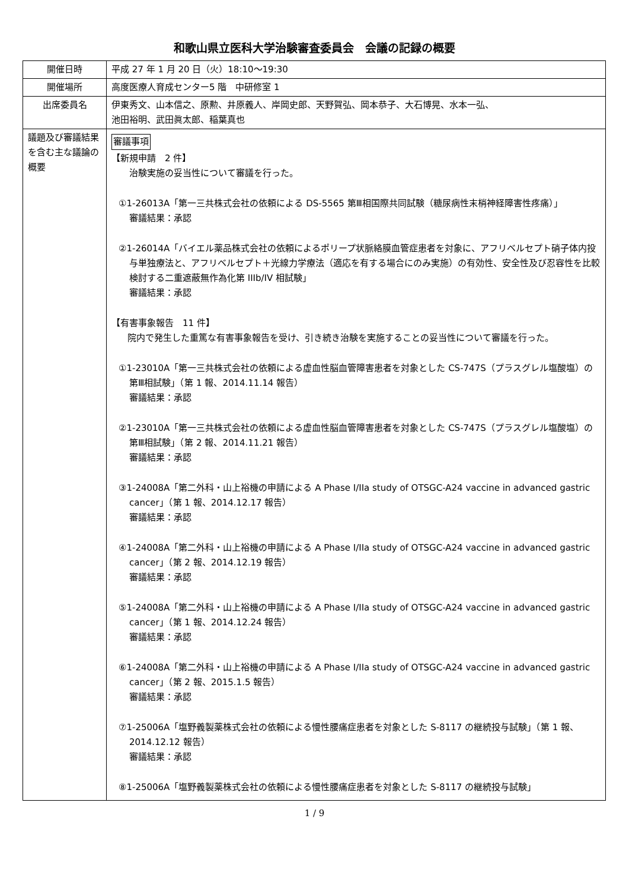和歌山県立医科大学治験審査委員会　会議の記録の概要
| 開催日時 | 平成 27 年 1 月 20 日（火）18:10～19:30 |
| 開催場所 | 高度医療人育成センター5 階 中研修室 1 |
| 出席委員名 | 伊東秀文、山本信之、原勲、井原義人、岸岡史郎、天野賀弘、岡本恭子、大石博晃、水本一弘、 池田裕明、武田眞太郎、稲葉真也 |
| 議題及び審議結果を含む主な議論の概要 | 審議事項 【新規申請 2 件】 治験実施の妥当性について審議を行った。 ①1-26013A「第一三共株式会社の依頼による DS-5565 第Ⅲ相国際共同試験（糖尿病性末梢神経障害性疼痛）」 審議結果：承認 ②1-26014A「バイエル薬品株式会社の依頼によるポリープ状脈絡膜血管症患者を対象に、アフリベルセプト硝子体内投与単独療法と、アフリベルセプト＋光線力学療法（適応を有する場合にのみ実施）の有効性、安全性及び忍容性を比較検討する二重遮蔽無作為化第 IIIb/IV 相試験」 審議結果：承認 【有害事象報告 11 件】 院内で発生した重篤な有害事象報告を受け、引き続き治験を実施することの妥当性について審議を行った。 ①1-23010A「第一三共株式会社の依頼による虚血性脳血管障害患者を対象とした CS-747S（プラスグレル塩酸塩）の第Ⅲ相試験」（第 1 報、2014.11.14 報告） 審議結果：承認 ②1-23010A「第一三共株式会社の依頼による虚血性脳血管障害患者を対象とした CS-747S（プラスグレル塩酸塩）の第Ⅲ相試験」（第 2 報、2014.11.21 報告） 審議結果：承認 ③1-24008A「第二外科・山上裕機の申請による A Phase I/IIa study of OTSGC-A24 vaccine in advanced gastric cancer」（第 1 報、2014.12.17 報告） 審議結果：承認 ④1-24008A「第二外科・山上裕機の申請による A Phase I/IIa study of OTSGC-A24 vaccine in advanced gastric cancer」（第 2 報、2014.12.19 報告） 審議結果：承認 ⑤1-24008A「第二外科・山上裕機の申請による A Phase I/IIa study of OTSGC-A24 vaccine in advanced gastric cancer」（第 1 報、2014.12.24 報告） 審議結果：承認 ⑥1-24008A「第二外科・山上裕機の申請による A Phase I/IIa study of OTSGC-A24 vaccine in advanced gastric cancer」（第 2 報、2015.1.5 報告） 審議結果：承認 ⑦1-25006A「塩野義製薬株式会社の依頼による慢性腰痛症患者を対象とした S-8117 の継続投与試験」（第 1 報、2014.12.12 報告） 審議結果：承認 ⑧1-25006A「塩野義製薬株式会社の依頼による慢性腰痛症患者を対象とした S-8117 の継続投与試験」 |
1 / 9